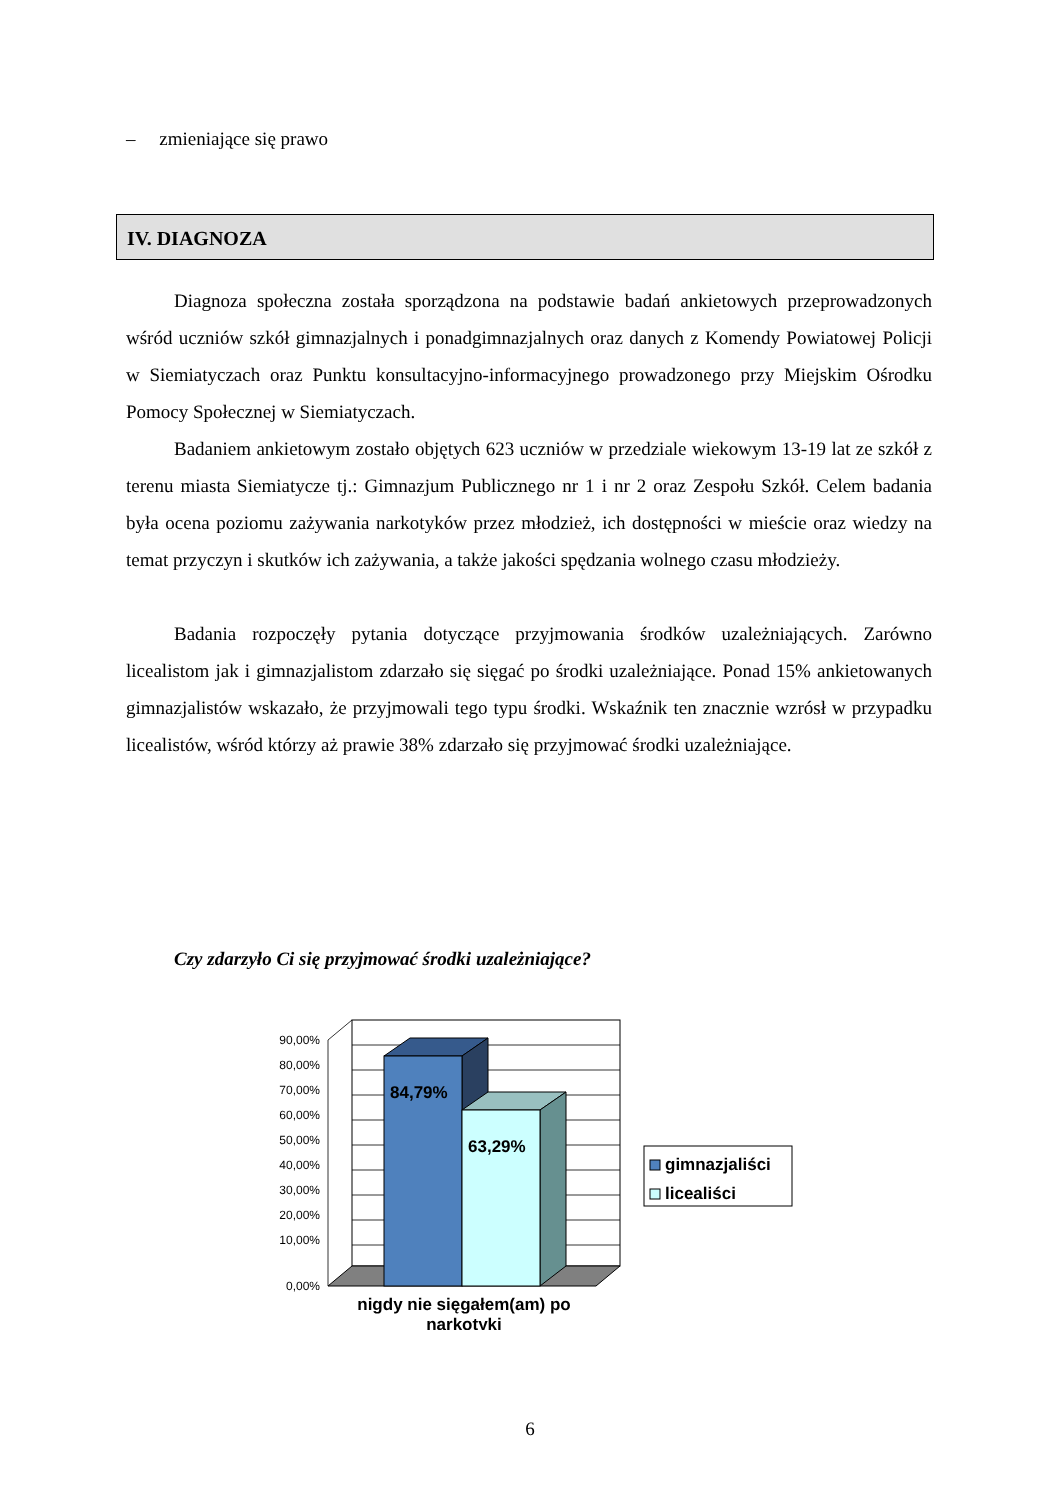– zmieniające się prawo
IV. DIAGNOZA
Diagnoza społeczna została sporządzona na podstawie badań ankietowych przeprowadzonych wśród uczniów szkół gimnazjalnych i ponadgimnazjalnych oraz danych z Komendy Powiatowej Policji w Siemiatyczach oraz Punktu konsultacyjno-informacyjnego prowadzonego przy Miejskim Ośrodku Pomocy Społecznej w Siemiatyczach.
Badaniem ankietowym zostało objętych 623 uczniów w przedziale wiekowym 13-19 lat ze szkół z terenu miasta Siemiatycze tj.: Gimnazjum Publicznego nr 1 i nr 2 oraz Zespołu Szkół. Celem badania była ocena poziomu zażywania narkotyków przez młodzież, ich dostępności w mieście oraz wiedzy na temat przyczyn i skutków ich zażywania, a także jakości spędzania wolnego czasu młodzieży.
Badania rozpoczęły pytania dotyczące przyjmowania środków uzależniających. Zarówno licealistom jak i gimnazjalistom zdarzało się sięgać po środki uzależniające. Ponad 15% ankietowanych gimnazjalistów wskazało, że przyjmowali tego typu środki. Wskaźnik ten znacznie wzrósł w przypadku licealistów, wśród którzy aż prawie 38% zdarzało się przyjmować środki uzależniające.
Czy zdarzyło Ci się przyjmować środki uzależniające?
84,79%
63,29%
90,00%
80,00%
70,00%
60,00%
50,00%
40,00%
30,00%
20,00%
10,00%
0,00%
nigdy nie sięgałem(am) po
narkotyki
gimnazjaliści
licealiści
6